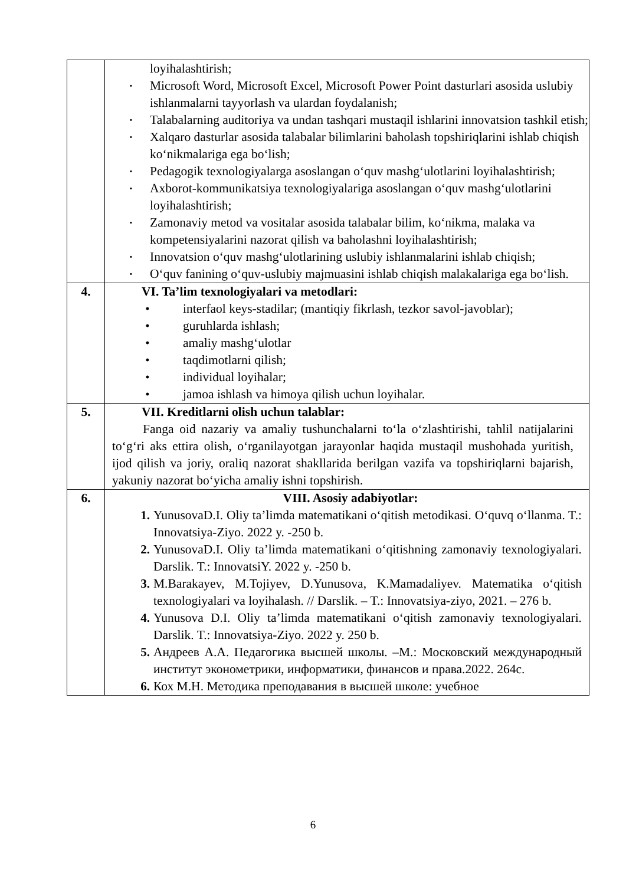| | loyihalashtirish; • Microsoft Word, Microsoft Excel, Microsoft Power Point dasturlari asosida uslubiy ishlanmalarni tayyorlash va ulardan foydalanish; • Talabalarning auditoriya va undan tashqari mustaqil ishlarini innovatsion tashkil etish; • Xalqaro dasturlar asosida talabalar bilimlarini baholash topshiriqlarini ishlab chiqish ko‘nikmalariga ega bo‘lish; • Pedagogik texnologiyalarga asoslangan o‘quv mashg‘ulotlarini loyihalashtirish; • Axborot-kommunikatsiya texnologiyalariga asoslangan o‘quv mashg‘ulotlarini loyihalashtirish; • Zamonaviy metod va vositalar asosida talabalar bilim, ko‘nikma, malaka va kompetensiyalarini nazorat qilish va baholashni loyihalashtirish; • Innovatsion o‘quv mashg‘ulotlarining uslubiy ishlanmalarini ishlab chiqish; • O‘quv fanining o‘quv-uslubiy majmuasini ishlab chiqish malakalariga ega bo‘lish. |
| 4. | VI. Ta’lim texnologiyalari va metodlari: • interfaol keys-stadilar; (mantiqiy fikrlash, tezkor savol-javoblar); • guruhlarda ishlash; • amaliy mashg‘ulotlar • taqdimotlarni qilish; • individual loyihalar; • jamoa ishlash va himoya qilish uchun loyihalar. |
| 5. | VII. Kreditlarni olish uchun talablar: Fanga oid nazariy va amaliy tushunchalarni to‘la o‘zlashtirishi, tahlil natijalarini to‘g‘ri aks ettira olish, o‘rganilayotgan jarayonlar haqida mustaqil mushohada yuritish, ijod qilish va joriy, oraliq nazorat shakllarida berilgan vazifa va topshiriqlarni bajarish, yakuniy nazorat bo‘yicha amaliy ishni topshirish. |
| 6. | VIII. Asosiy adabiyotlar: 1. YunusovaD.I. Oliy ta’limda matematikani o‘qitish metodikasi. O‘quvq o‘llanma. T.: Innovatsiya-Ziyo. 2022 y. -250 b. 2. YunusovaD.I. Oliy ta’limda matematikani o‘qitishning zamonaviy texnologiyalari. Darslik. T.: InnovatsiY. 2022 y. -250 b. 3. M.Barakayev, M.Tojiyev, D.Yunusova, K.Mamadaliyev. Matematika o‘qitish texnologiyalari va loyihalash. // Darslik. – T.: Innovatsiya-ziyo, 2021. – 276 b. 4. Yunusova D.I. Oliy ta’limda matematikani o‘qitish zamonaviy texnologiyalari. Darslik. T.: Innovatsiya-Ziyo. 2022 y. 250 b. 5. Андреев А.А. Педагогика высшей школы. –М.: Московский международный институт эконометрики, информатики, финансов и права.2022. 264с. 6. Кох М.Н. Методика преподавания в высшей школе: учебное |
6